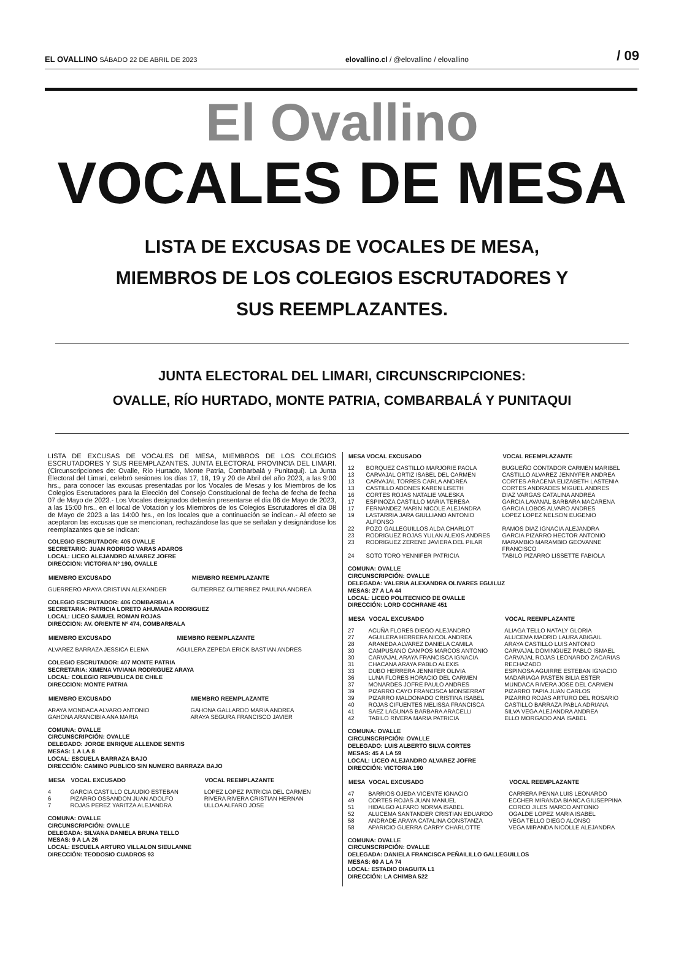EL OVALLINO SÁBADO 22 DE ABRIL DE 2023
elovallino.cl / @elovallino / elovallino
/ 09
El Ovallino
VOCALES DE MESA
LISTA DE EXCUSAS DE VOCALES DE MESA,
MIEMBROS DE LOS COLEGIOS ESCRUTADORES Y
SUS REEMPLAZANTES.
JUNTA ELECTORAL DEL LIMARI, CIRCUNSCRIPCIONES:
OVALLE, RÍO HURTADO, MONTE PATRIA, COMBARBALÁ Y PUNITAQUI
LISTA DE EXCUSAS DE VOCALES DE MESA, MIEMBROS DE LOS COLEGIOS ESCRUTADORES Y SUS REEMPLAZANTES. JUNTA ELECTORAL PROVINCIA DEL LIMARI. (Circunscripciones de: Ovalle, Río Hurtado, Monte Patria, Combarbalá y Punitaqui). La Junta Electoral del Limarí, celebró sesiones los días 17, 18, 19 y 20 de Abril del año 2023, a las 9:00 hrs., para conocer las excusas presentadas por los Vocales de Mesas y los Miembros de los Colegios Escrutadores para la Elección del Consejo Constitucional de fecha de fecha de fecha 07 de Mayo de 2023.- Los Vocales designados deberán presentarse el día 06 de Mayo de 2023, a las 15:00 hrs., en el local de Votación y los Miembros de los Colegios Escrutadores el día 08 de Mayo de 2023 a las 14:00 hrs., en los locales que a continuación se indican.- Al efecto se aceptaron las excusas que se mencionan, rechazándose las que se señalan y designándose los reemplazantes que se indican:
COLEGIO ESCRUTADOR: 405 OVALLE
SECRETARIO: JUAN RODRIGO VARAS ADAROS
LOCAL: LICEO ALEJANDRO ALVAREZ JOFRE
DIRECCION: VICTORIA Nº 190, OVALLE
| MIEMBRO EXCUSADO | MIEMBRO REEMPLAZANTE |
| --- | --- |
| GUERRERO ARAYA CRISTIAN ALEXANDER | GUTIERREZ GUTIERREZ PAULINA ANDREA |
COLEGIO ESCRUTADOR: 406 COMBARBALA
SECRETARIA: PATRICIA LORETO AHUMADA RODRIGUEZ
LOCAL: LICEO SAMUEL ROMAN ROJAS
DIRECCION: AV. ORIENTE Nº 474, COMBARBALA
| MIEMBRO EXCUSADO | MIEMBRO REEMPLAZANTE |
| --- | --- |
| ALVAREZ BARRAZA JESSICA ELENA | AGUILERA ZEPEDA ERICK BASTIAN ANDRES |
COLEGIO ESCRUTADOR: 407 MONTE PATRIA
SECRETARIA: XIMENA VIVIANA RODRIGUEZ ARAYA
LOCAL: COLEGIO REPUBLICA DE CHILE
DIRECCION: MONTE PATRIA
| MIEMBRO EXCUSADO | MIEMBRO REEMPLAZANTE |
| --- | --- |
| ARAYA MONDACA ALVARO ANTONIO | GAHONA GALLARDO MARIA ANDREA |
| GAHONA ARANCIBIA ANA MARIA | ARAYA SEGURA FRANCISCO JAVIER |
COMUNA: OVALLE
CIRCUNSCRIPCIÓN: OVALLE
DELEGADO: JORGE ENRIQUE ALLENDE SENTIS
MESAS: 1 A LA 8
LOCAL: ESCUELA BARRAZA BAJO
DIRECCIÓN: CAMINO PUBLICO SIN NUMERO BARRAZA BAJO
| MESA | VOCAL EXCUSADO | VOCAL REEMPLAZANTE |
| --- | --- | --- |
| 4 | GARCIA CASTILLO CLAUDIO ESTEBAN | LOPEZ LOPEZ PATRICIA DEL CARMEN |
| 6 | PIZARRO OSSANDON JUAN ADOLFO | RIVERA RIVERA CRISTIAN HERNAN |
| 7 | ROJAS PEREZ YARITZA ALEJANDRA | ULLOA ALFARO JOSE |
COMUNA: OVALLE
CIRCUNSCRIPCIÓN: OVALLE
DELEGADA: SILVANA DANIELA BRUNA TELLO
MESAS: 9 A LA 26
LOCAL: ESCUELA ARTURO VILLALON SIEULANNE
DIRECCIÓN: TEODOSIO CUADROS 93
| MESA | VOCAL EXCUSADO | VOCAL REEMPLAZANTE |
| --- | --- | --- |
| 12 | BORQUEZ CASTILLO MARJORIE PAOLA | BUGUEÑO CONTADOR CARMEN MARIBEL |
| 13 | CARVAJAL ORTIZ ISABEL DEL CARMEN | CASTILLO ALVAREZ JENNYFER ANDREA |
| 13 | CARVAJAL TORRES CARLA ANDREA | CORTES ARACENA ELIZABETH LASTENIA |
| 13 | CASTILLO ADONES KAREN LISETH | CORTES ANDRADES MIGUEL ANDRES |
| 16 | CORTES ROJAS NATALIE VALESKA | DIAZ VARGAS CATALINA ANDREA |
| 17 | ESPINOZA CASTILLO MARIA TERESA | GARCIA LAVANAL BARBARA MACARENA |
| 17 | FERNANDEZ MARIN NICOLE ALEJANDRA | GARCIA LOBOS ALVARO ANDRES |
| 19 | LASTARRIA JARA GIULLIANO ANTONIO ALFONSO | LOPEZ LOPEZ NELSON EUGENIO |
| 22 | POZO GALLEGUILLOS ALDA CHARLOT | RAMOS DIAZ IGNACIA ALEJANDRA |
| 23 | RODRIGUEZ ROJAS YULAN ALEXIS ANDRES | GARCIA PIZARRO HECTOR ANTONIO |
| 23 | RODRIGUEZ ZERENE JAVIERA DEL PILAR | MARAMBIO MARAMBIO GEOVANNE FRANCISCO |
| 24 | SOTO TORO YENNIFER PATRICIA | TABILO PIZARRO LISSETTE FABIOLA |
COMUNA: OVALLE
CIRCUNSCRIPCIÓN: OVALLE
DELEGADA: VALERIA ALEXANDRA OLIVARES EGUILUZ
MESAS: 27 A LA 44
LOCAL: LICEO POLITECNICO DE OVALLE
DIRECCIÓN: LORD COCHRANE 451
| MESA | VOCAL EXCUSADO | VOCAL REEMPLAZANTE |
| --- | --- | --- |
| 27 | ACUÑA FLORES DIEGO ALEJANDRO | ALIAGA TELLO NATALY GLORIA |
| 27 | AGUILERA HERRERA NICOL ANDREA | ALUCEMA MADRID LAURA ABIGAIL |
| 28 | ARANEDA ALVAREZ DANIELA CAMILA | ARAYA CASTILLO LUIS ANTONIO |
| 30 | CAMPUSANO CAMPOS MARCOS ANTONIO | CARVAJAL DOMINGUEZ PABLO ISMAEL |
| 30 | CARVAJAL ARAYA FRANCISCA IGNACIA | CARVAJAL ROJAS LEONARDO ZACARIAS |
| 31 | CHACANA ARAYA PABLO ALEXIS | RECHAZADO |
| 33 | DUBO HERRERA JENNIFER OLIVIA | ESPINOSA AGUIRRE ESTEBAN IGNACIO |
| 36 | LUNA FLORES HORACIO DEL CARMEN | MADARIAGA PASTEN BILIA ESTER |
| 37 | MONARDES JOFRE PAULO ANDRES | MUNDACA RIVERA JOSE DEL CARMEN |
| 39 | PIZARRO CAYO FRANCISCA MONSERRAT | PIZARRO TAPIA JUAN CARLOS |
| 39 | PIZARRO MALDONADO CRISTINA ISABEL | PIZARRO ROJAS ARTURO DEL ROSARIO |
| 40 | ROJAS CIFUENTES MELISSA FRANCISCA | CASTILLO BARRAZA PABLA ADRIANA |
| 41 | SAEZ LAGUNAS BARBARA ARACELLI | SILVA VEGA ALEJANDRA ANDREA |
| 42 | TABILO RIVERA MARIA PATRICIA | ELLO MORGADO ANA ISABEL |
COMUNA: OVALLE
CIRCUNSCRIPCIÓN: OVALLE
DELEGADO: LUIS ALBERTO SILVA CORTES
MESAS: 45 A LA 59
LOCAL: LICEO ALEJANDRO ALVAREZ JOFRE
DIRECCIÓN: VICTORIA 190
| MESA | VOCAL EXCUSADO | VOCAL REEMPLAZANTE |
| --- | --- | --- |
| 47 | BARRIOS OJEDA VICENTE IGNACIO | CARRERA PENNA LUIS LEONARDO |
| 49 | CORTES ROJAS JUAN MANUEL | ECCHER MIRANDA BIANCA GIUSEPPINA |
| 51 | HIDALGO ALFARO NORMA ISABEL | CORCO JILES MARCO ANTONIO |
| 52 | ALUCEMA SANTANDER CRISTIAN EDUARDO | OGALDE LOPEZ MARIA ISABEL |
| 58 | ANDRADE ARAYA CATALINA CONSTANZA | VEGA TELLO DIEGO ALONSO |
| 58 | APARICIO GUERRA CARRY CHARLOTTE | VEGA MIRANDA NICOLLE ALEJANDRA |
COMUNA: OVALLE
CIRCUNSCRIPCIÓN: OVALLE
DELEGADA: DANIELA FRANCISCA PEÑAILILLO GALLEGUILLOS
MESAS: 60 A LA 74
LOCAL: ESTADIO DIAGUITA L1
DIRECCIÓN: LA CHIMBA 522